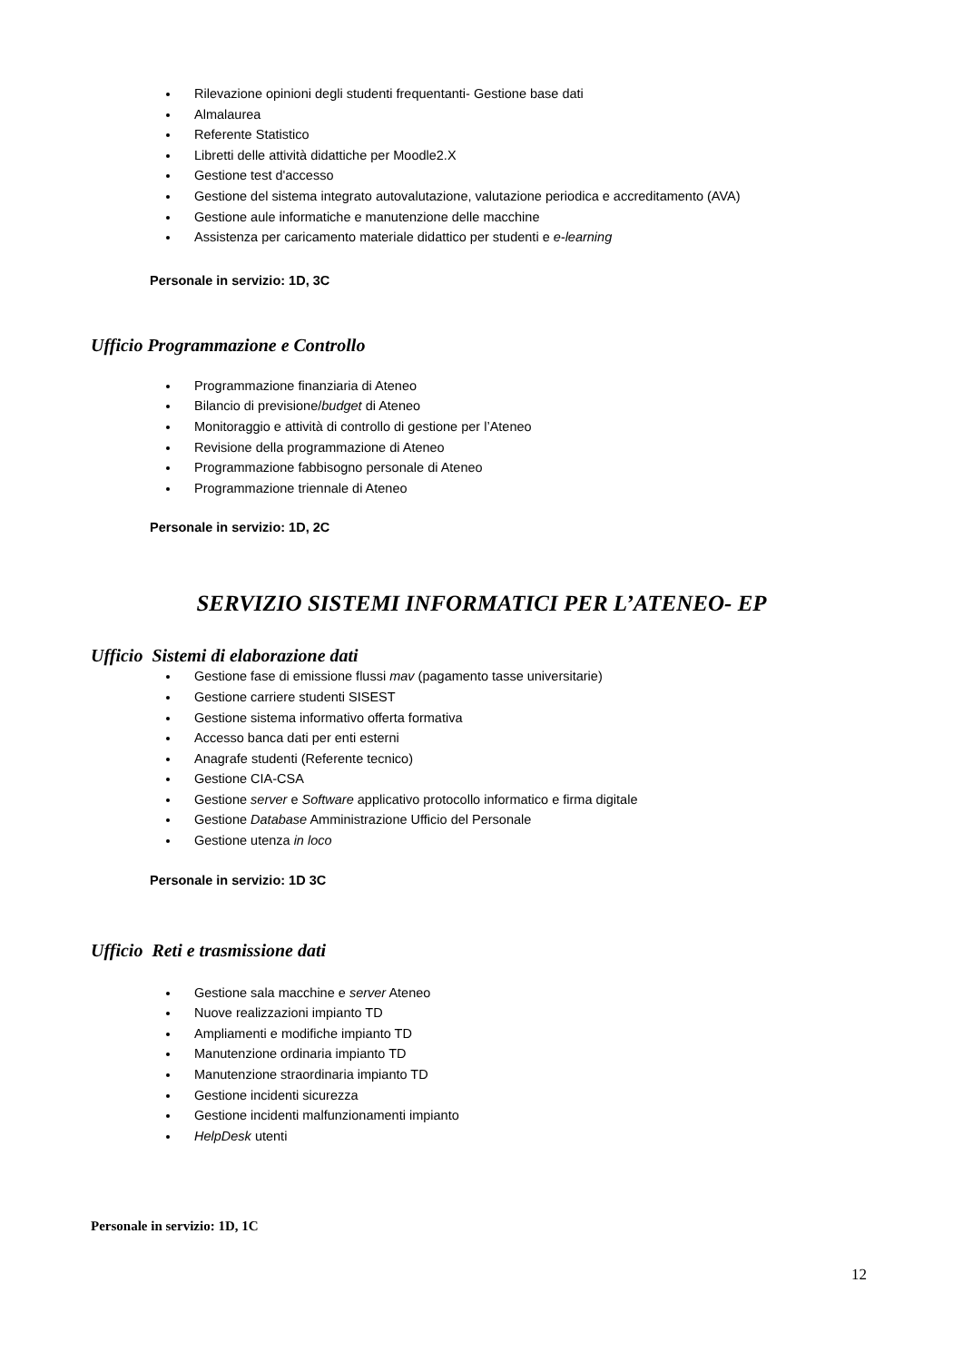Rilevazione opinioni degli studenti frequentanti- Gestione base dati
Almalaurea
Referente Statistico
Libretti delle attività didattiche per Moodle2.X
Gestione test d'accesso
Gestione del sistema integrato autovalutazione, valutazione periodica e accreditamento (AVA)
Gestione aule informatiche e manutenzione delle macchine
Assistenza per caricamento materiale didattico per studenti e e-learning
Personale in servizio: 1D, 3C
Ufficio Programmazione e Controllo
Programmazione finanziaria di Ateneo
Bilancio di previsione/budget di Ateneo
Monitoraggio e attività di controllo di gestione per l’Ateneo
Revisione della programmazione di Ateneo
Programmazione fabbisogno personale di Ateneo
Programmazione triennale di Ateneo
Personale in servizio: 1D, 2C
SERVIZIO SISTEMI INFORMATICI PER L’ATENEO- EP
Ufficio Sistemi di elaborazione dati
Gestione fase di emissione flussi mav (pagamento tasse universitarie)
Gestione carriere studenti SISEST
Gestione sistema informativo offerta formativa
Accesso banca dati per enti esterni
Anagrafe studenti (Referente tecnico)
Gestione CIA-CSA
Gestione server e Software applicativo protocollo informatico e firma digitale
Gestione Database Amministrazione Ufficio del Personale
Gestione utenza in loco
Personale in servizio: 1D 3C
Ufficio Reti e trasmissione dati
Gestione sala macchine e server Ateneo
Nuove realizzazioni impianto TD
Ampliamenti e modifiche impianto TD
Manutenzione ordinaria impianto TD
Manutenzione straordinaria impianto TD
Gestione incidenti sicurezza
Gestione incidenti malfunzionamenti impianto
HelpDesk utenti
Personale in servizio: 1D, 1C
12